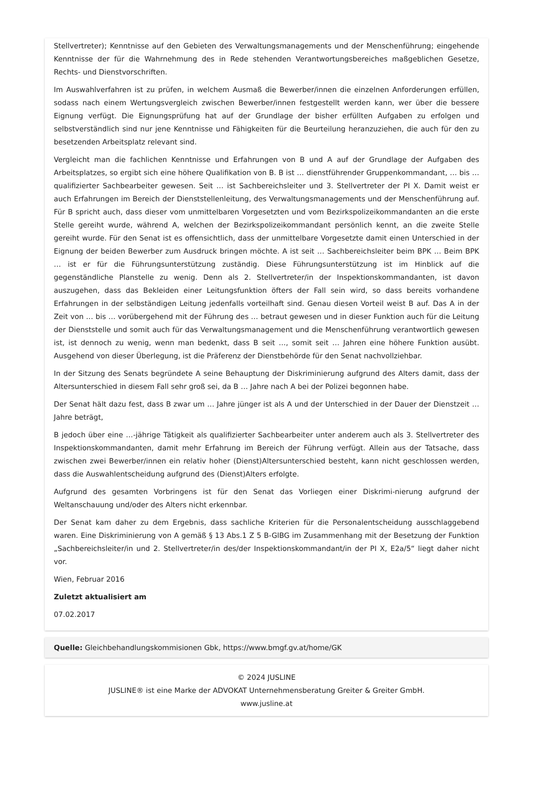Stellvertreter); Kenntnisse auf den Gebieten des Verwaltungsmanagements und der Menschenführung; eingehende Kenntnisse der für die Wahrnehmung des in Rede stehenden Verantwortungsbereiches maßgeblichen Gesetze, Rechts- und Dienstvorschriften.
Im Auswahlverfahren ist zu prüfen, in welchem Ausmaß die Bewerber/innen die einzelnen Anforderungen erfüllen, sodass nach einem Wertungsvergleich zwischen Bewerber/innen festgestellt werden kann, wer über die bessere Eignung verfügt. Die Eignungsprüfung hat auf der Grundlage der bisher erfüllten Aufgaben zu erfolgen und selbstverständlich sind nur jene Kenntnisse und Fähigkeiten für die Beurteilung heranzuziehen, die auch für den zu besetzenden Arbeitsplatz relevant sind.
Vergleicht man die fachlichen Kenntnisse und Erfahrungen von B und A auf der Grundlage der Aufgaben des Arbeitsplatzes, so ergibt sich eine höhere Qualifikation von B. B ist … dienstführender Gruppenkommandant, … bis … qualifizierter Sachbearbeiter gewesen. Seit … ist Sachbereichsleiter und 3. Stellvertreter der PI X. Damit weist er auch Erfahrungen im Bereich der Dienststellenleitung, des Verwaltungsmanagements und der Menschenführung auf. Für B spricht auch, dass dieser vom unmittelbaren Vorgesetzten und vom Bezirkspolizeikommandanten an die erste Stelle gereiht wurde, während A, welchen der Bezirkspolizeikommandant persönlich kennt, an die zweite Stelle gereiht wurde. Für den Senat ist es offensichtlich, dass der unmittelbare Vorgesetzte damit einen Unterschied in der Eignung der beiden Bewerber zum Ausdruck bringen möchte. A ist seit … Sachbereichsleiter beim BPK … Beim BPK … ist er für die Führungsunterstützung zuständig. Diese Führungsunterstützung ist im Hinblick auf die gegenständliche Planstelle zu wenig. Denn als 2. Stellvertreter/in der Inspektionskommandanten, ist davon auszugehen, dass das Bekleiden einer Leitungsfunktion öfters der Fall sein wird, so dass bereits vorhandene Erfahrungen in der selbständigen Leitung jedenfalls vorteilhaft sind. Genau diesen Vorteil weist B auf. Das A in der Zeit von … bis … vorübergehend mit der Führung des … betraut gewesen und in dieser Funktion auch für die Leitung der Dienststelle und somit auch für das Verwaltungsmanagement und die Menschenführung verantwortlich gewesen ist, ist dennoch zu wenig, wenn man bedenkt, dass B seit …, somit seit … Jahren eine höhere Funktion ausübt. Ausgehend von dieser Überlegung, ist die Präferenz der Dienstbehörde für den Senat nachvollziehbar.
In der Sitzung des Senats begründete A seine Behauptung der Diskriminierung aufgrund des Alters damit, dass der Altersunterschied in diesem Fall sehr groß sei, da B … Jahre nach A bei der Polizei begonnen habe.
Der Senat hält dazu fest, dass B zwar um … Jahre jünger ist als A und der Unterschied in der Dauer der Dienstzeit … Jahre beträgt,
B jedoch über eine …-jährige Tätigkeit als qualifizierter Sachbearbeiter unter anderem auch als 3. Stellvertreter des Inspektionskommandanten, damit mehr Erfahrung im Bereich der Führung verfügt. Allein aus der Tatsache, dass zwischen zwei Bewerber/innen ein relativ hoher (Dienst)Altersunterschied besteht, kann nicht geschlossen werden, dass die Auswahlentscheidung aufgrund des (Dienst)Alters erfolgte.
Aufgrund des gesamten Vorbringens ist für den Senat das Vorliegen einer Diskrimi-nierung aufgrund der Weltanschauung und/oder des Alters nicht erkennbar.
Der Senat kam daher zu dem Ergebnis, dass sachliche Kriterien für die Personalentscheidung ausschlaggebend waren. Eine Diskriminierung von A gemäß § 13 Abs.1 Z 5 B-GlBG im Zusammenhang mit der Besetzung der Funktion „Sachbereichsleiter/in und 2. Stellvertreter/in des/der Inspektionskommandant/in der PI X, E2a/5“ liegt daher nicht vor.
Wien, Februar 2016
Zuletzt aktualisiert am
07.02.2017
Quelle: Gleichbehandlungskommisionen Gbk, https://www.bmgf.gv.at/home/GK
© 2024 JUSLINE
JUSLINE® ist eine Marke der ADVOKAT Unternehmensberatung Greiter & Greiter GmbH.
www.jusline.at